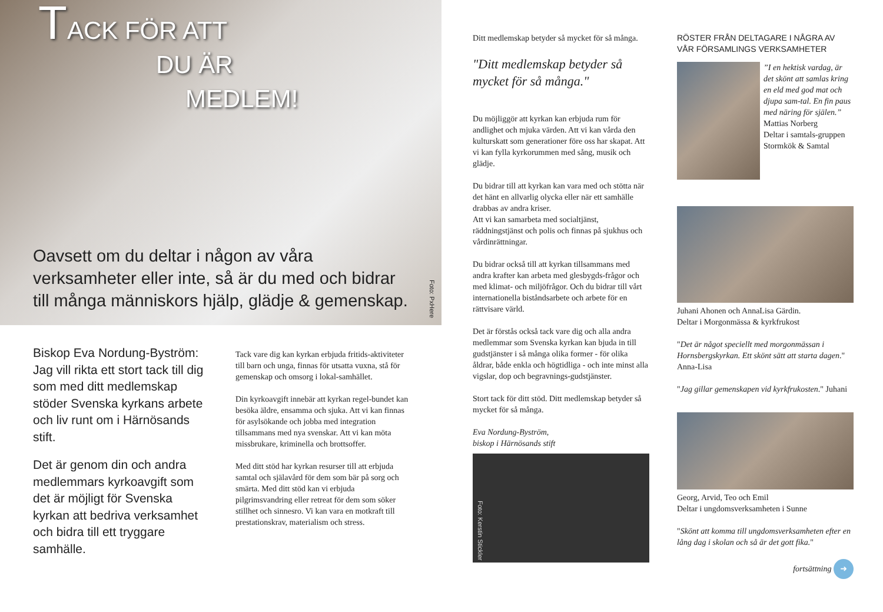TACK FÖR ATT
DU ÄR
MEDLEM!
Oavsett om du deltar i någon av våra verksamheter eller inte, så är du med och bidrar till många människors hjälp, glädje & gemenskap.
Foto: PxHere
Biskop Eva Nordung-Byström: Jag vill rikta ett stort tack till dig som med ditt medlemskap stöder Svenska kyrkans arbete och liv runt om i Härnösands stift.
Det är genom din och andra medlemmars kyrkoavgift som det är möjligt för Svenska kyrkan att bedriva verksamhet och bidra till ett tryggare samhälle.
Tack vare dig kan kyrkan erbjuda fritids-aktiviteter till barn och unga, finnas för utsatta vuxna, stå för gemenskap och omsorg i lokal-samhället.
Din kyrkoavgift innebär att kyrkan regel-bundet kan besöka äldre, ensamma och sjuka. Att vi kan finnas för asylsökande och jobba med integration tillsammans med nya svenskar. Att vi kan möta missbrukare, kriminella och brottsoffer.
Med ditt stöd har kyrkan resurser till att erbjuda samtal och själavård för dem som bär på sorg och smärta. Med ditt stöd kan vi erbjuda pilgrimsvandring eller retreat för dem som söker stillhet och sinnesro. Vi kan vara en motkraft till prestationskrav, materialism och stress.
Ditt medlemskap betyder så mycket för så många.
"Ditt medlemskap betyder så mycket för så många."
Du möjliggör att kyrkan kan erbjuda rum för andlighet och mjuka värden. Att vi kan vårda den kulturskatt som generationer före oss har skapat. Att vi kan fylla kyrkorummen med sång, musik och glädje.
Du bidrar till att kyrkan kan vara med och stötta när det hänt en allvarlig olycka eller när ett samhälle drabbas av andra kriser.
Att vi kan samarbeta med socialtjänst, räddningstjänst och polis och finnas på sjukhus och vårdinrättningar.
Du bidrar också till att kyrkan tillsammans med andra krafter kan arbeta med glesbygds-frågor och med klimat- och miljöfrågor. Och du bidrar till vårt internationella biståndsarbete och arbete för en rättvisare värld.
Det är förstås också tack vare dig och alla andra medlemmar som Svenska kyrkan kan bjuda in till gudstjänster i så många olika former - för olika åldrar, både enkla och högtidliga - och inte minst alla vigslar, dop och begravnings-gudstjänster.
Stort tack för ditt stöd. Ditt medlemskap betyder så mycket för så många.
Eva Nordung-Byström,
biskop i Härnösands stift
Foto: Kerstin Stickler
RÖSTER FRÅN DELTAGARE I NÅGRA AV VÅR FÖRSAMLINGS VERKSAMHETER
”I en hektisk vardag, är det skönt att samlas kring en eld med god mat och djupa sam-tal. En fin paus med näring för själen.”
Mattias Norberg
Deltar i samtals-gruppen Stormkök & Samtal
Juhani Ahonen och AnnaLisa Gärdin.
Deltar i Morgonmässa & kyrkfrukost
"Det är något speciellt med morgonmässan i Hornsbergskyrkan. Ett skönt sätt att starta dagen." Anna-Lisa
"Jag gillar gemenskapen vid kyrkfrukosten." Juhani
Georg, Arvid, Teo och Emil
Deltar i ungdomsverksamheten i Sunne
"Skönt att komma till ungdomsverksamheten efter en lång dag i skolan och så är det gott fika."
fortsättning ➜